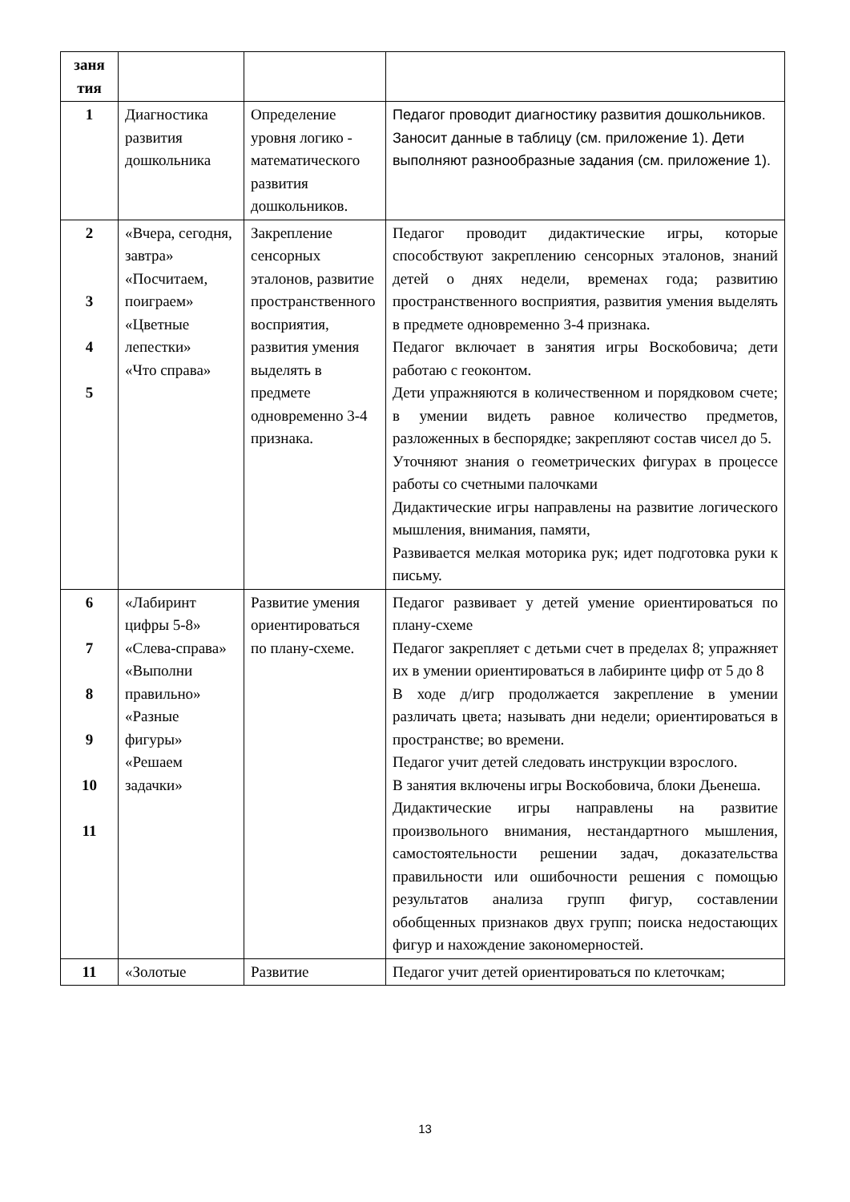| заня тия | | | |
| 1 | Диагностика развития дошкольника | Определение уровня логико - математического развития дошкольников. | Педагог проводит диагностику развития дошкольников. Заносит данные в таблицу (см. приложение 1). Дети выполняют разнообразные задания (см. приложение 1). |
| 2 3 4 5 | «Вчера, сегодня, завтра» «Посчитаем, поиграем» «Цветные лепестки» «Что справа» | Закрепление сенсорных эталонов, развитие пространственного восприятия, развития умения выделять в предмете одновременно 3-4 признака. | Педагог проводит дидактические игры, которые способствуют закреплению сенсорных эталонов, знаний детей о днях недели, временах года; развитию пространственного восприятия, развития умения выделять в предмете одновременно 3-4 признака. Педагог включает в занятия игры Воскобовича; дети работаю с геоконтом. Дети упражняются в количественном и порядковом счете; в умении видеть равное количество предметов, разложенных в беспорядке; закрепляют состав чисел до 5. Уточняют знания о геометрических фигурах в процессе работы со счетными палочками Дидактические игры направлены на развитие логического мышления, внимания, памяти, Развивается мелкая моторика рук; идет подготовка руки к письму. |
| 6 7 8 9 10 11 | «Лабиринт цифры 5-8» «Слева-справа» «Выполни правильно» «Разные фигуры» «Решаем задачки» | Развитие умения ориентироваться по плану-схеме. | Педагог развивает у детей умение ориентироваться по плану-схеме Педагог закрепляет с детьми счет в пределах 8; упражняет их в умении ориентироваться в лабиринте цифр от 5 до 8 В ходе д/игр продолжается закрепление в умении различать цвета; называть дни недели; ориентироваться в пространстве; во времени. Педагог учит детей следовать инструкции взрослого. В занятия включены игры Воскобовича, блоки Дьенеша. Дидактические игры направлены на развитие произвольного внимания, нестандартного мышления, самостоятельности решении задач, доказательства правильности или ошибочности решения с помощью результатов анализа групп фигур, составлении обобщенных признаков двух групп; поиска недостающих фигур и нахождение закономерностей. |
| 11 | «Золотые | Развитие | Педагог учит детей ориентироваться по клеточкам; |
13